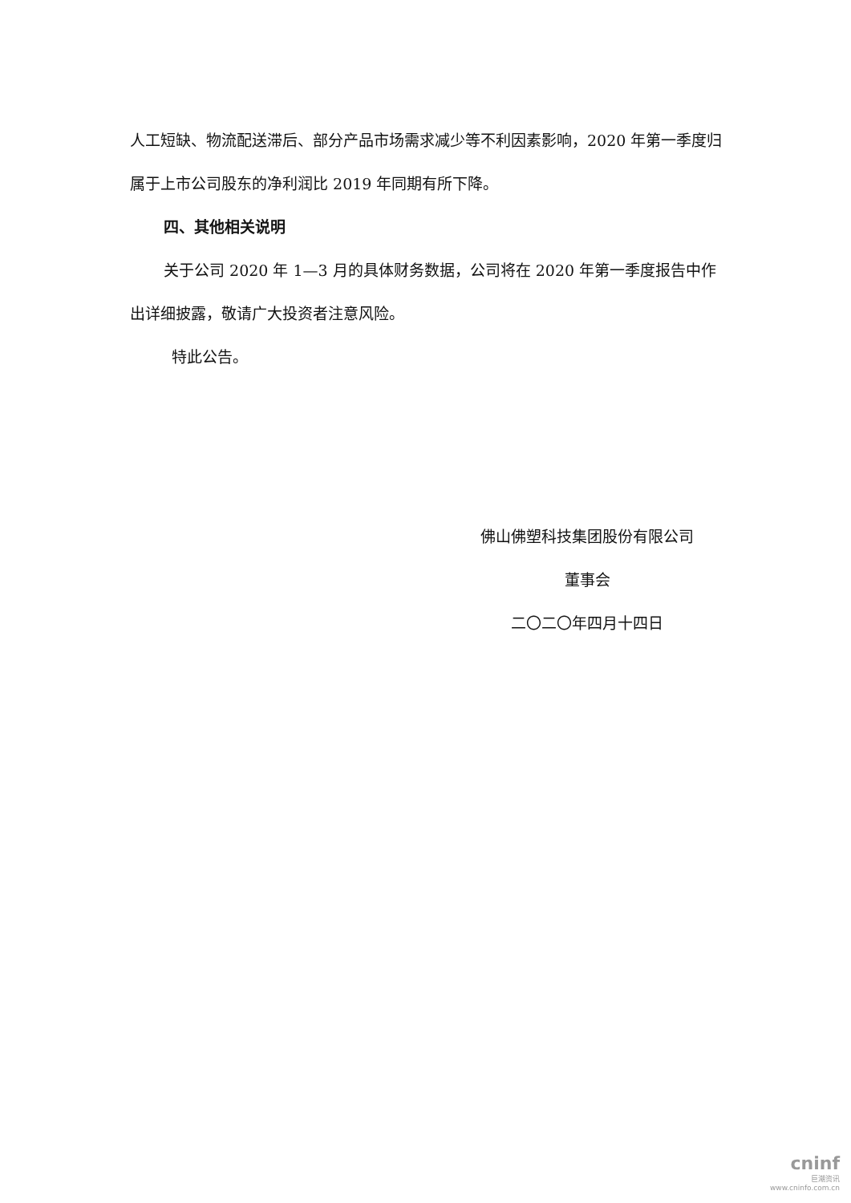人工短缺、物流配送滞后、部分产品市场需求减少等不利因素影响，2020 年第一季度归属于上市公司股东的净利润比 2019 年同期有所下降。
四、其他相关说明
关于公司 2020 年 1—3 月的具体财务数据，公司将在 2020 年第一季度报告中作出详细披露，敬请广大投资者注意风险。
特此公告。
佛山佛塑科技集团股份有限公司
董事会
二〇二〇年四月十四日
cninf
巨潮资讯
www.cninfo.com.cn